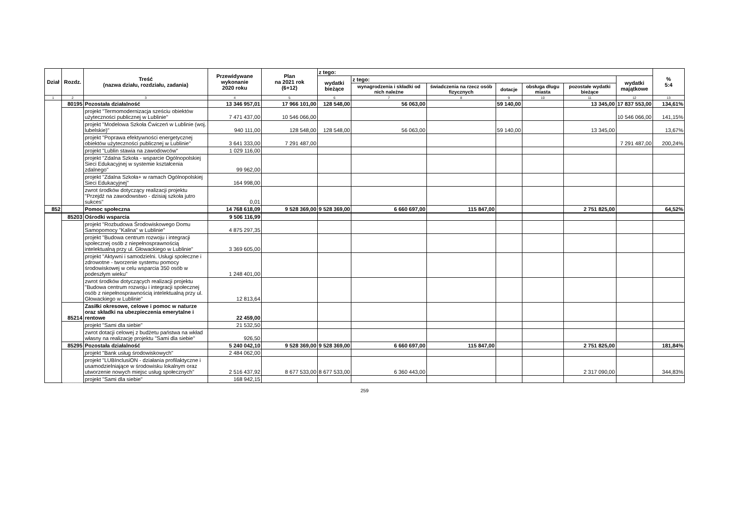| Dział | Rozdz. | Treść (nazwa działu, rozdziału, zadania) | Przewidywane wykonanie 2020 roku | Plan na 2021 rok (6+12) | z tego: | | | | | | | % 5:4 |
| --- | --- | --- | --- | --- | --- | --- | --- | --- | --- | --- | --- | --- |
| | | | | | wydatki bieżące | z tego: | | | | | wydatki majątkowe | |
| | | | | | | wynagrodzenia i składki od nich należne | świadczenia na rzecz osób fizycznych | dotacje | obsługa długu miasta | pozostałe wydatki bieżące | | |
| 1 | 2 | 3 | 4 | 5 | 6 | 7 | 8 | 9 | 10 | 11 | 12 | 13 |
| | 80195 | Pozostała działalność | 13 346 957,01 | 17 966 101,00 | 128 548,00 | 56 063,00 | | 59 140,00 | | 13 345,00 | 17 837 553,00 | 134,61% |
| | | projekt "Termomodernizacja sześciu obiektów użyteczności publicznej w Lublinie" | 7 471 437,00 | 10 546 066,00 | | | | | | | 10 546 066,00 | 141,15% |
| | | projekt "Modelowa Szkoła Ćwiczeń w Lublinie (woj. lubelskie)" | 940 111,00 | 128 548,00 | 128 548,00 | 56 063,00 | | 59 140,00 | | 13 345,00 | | 13,67% |
| | | projekt "Poprawa efektywności energetycznej obiektów użyteczności publicznej w Lublinie" | 3 641 333,00 | 7 291 487,00 | | | | | | | 7 291 487,00 | 200,24% |
| | | projekt "Lublin stawia na zawodowców" | 1 029 116,00 | | | | | | | | | |
| | | projekt "Zdalna Szkoła - wsparcie Ogólnopolskiej Sieci Edukacyjnej w systemie kształcenia zdalnego" | 99 962,00 | | | | | | | | | |
| | | projekt "Zdalna Szkoła+ w ramach Ogólnopolskiej Sieci Edukacyjnej" | 164 998,00 | | | | | | | | | |
| | | zwrot środków dotyczący realizacji projektu "Przejdź na zawodowstwo - dzisiaj szkoła jutro sukces" | 0,01 | | | | | | | | | |
| 852 | | Pomoc społeczna | 14 768 618,09 | 9 528 369,00 | 9 528 369,00 | 6 660 697,00 | 115 847,00 | | | 2 751 825,00 | | 64,52% |
| | 85203 | Ośrodki wsparcia | 9 506 116,99 | | | | | | | | | |
| | | projekt "Rozbudowa Środowiskowego Domu Samopomocy "Kalina" w Lublinie" | 4 875 297,35 | | | | | | | | | |
| | | projekt "Budowa centrum rozwoju i integracji społecznej osób z niepełnosprawnością intelektualną przy ul. Głowackiego w Lublinie" | 3 369 605,00 | | | | | | | | | |
| | | projekt "Aktywni i samodzielni. Usługi społeczne i zdrowotne - tworzenie systemu pomocy środowiskowej w celu wsparcia 350 osób w podeszłym wieku" | 1 248 401,00 | | | | | | | | | |
| | | zwrot środków dotyczących realizacji projektu "Budowa centrum rozwoju i integracji społecznej osób z niepełnosprawnością intelektualną przy ul. Głowackiego w Lublinie" | 12 813,64 | | | | | | | | | |
| | 85214 | Zasiłki okresowe, celowe i pomoc w naturze oraz składki na ubezpieczenia emerytalne i rentowe | 22 459,00 | | | | | | | | | |
| | | projekt "Sami dla siebie" | 21 532,50 | | | | | | | | | |
| | | zwrot dotacji celowej z budżetu państwa na wkład własny na realizację projektu "Sami dla siebie" | 926,50 | | | | | | | | | |
| | 85295 | Pozostała działalność | 5 240 042,10 | 9 528 369,00 | 9 528 369,00 | 6 660 697,00 | 115 847,00 | | | 2 751 825,00 | | 181,84% |
| | | projekt "Bank usług środowiskowych" | 2 484 062,00 | | | | | | | | | |
| | | projekt "LUBInclusiON - działania profilaktyczne i usamodzielniające w środowisku lokalnym oraz utworzenie nowych miejsc usług społecznych" | 2 516 437,92 | 8 677 533,00 | 8 677 533,00 | 6 360 443,00 | | | | 2 317 090,00 | | 344,83% |
| | | projekt "Sami dla siebie" | 168 942,15 | | | | | | | | | |
259